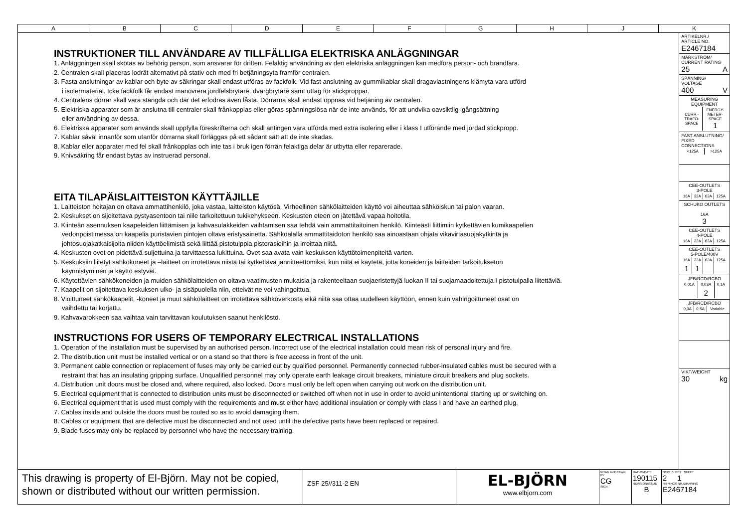A B C D E F G H J K
INSTRUKTIONER TILL ANVÄNDARE AV TILLFÄLLIGA ELEKTRISKA ANLÄGGNINGAR
1. Anläggningen skall skötas av behörig person, som ansvarar för driften. Felaktig användning av den elektriska anläggningen kan medföra person- och brandfara.
2. Centralen skall placeras lodrät alternativt på stativ och med fri betjäningsyta framför centralen.
3. Fasta anslutningar av kablar och byte av säkringar skall endast utföras av fackfolk. Vid fast anslutning av gummikablar skall dragavlastningens klämyta vara utförd
i isolermaterial. Icke fackfolk får endast manövrera jordfelsbrytare, dvärgbrytare samt uttag för stickproppar.
4. Centralens dörrar skall vara stängda och där det erfodras även låsta. Dörrarna skall endast öppnas vid betjäning av centralen.
5. Elektriska apparater som är anslutna till centraler skall frånkopplas eller göras spänningslösa när de inte används, för att undvika oavsiktlig igångsättning
eller användning av dessa.
6. Elektriska apparater som används skall uppfylla föreskrifterna och skall antingen vara utförda med extra isolering eller i klass I utförande med jordad stickpropp.
7. Kablar såväl innanför som utanför dörrarna skall förläggas på ett sådant sätt att de inte skadas.
8. Kablar eller apparater med fel skall frånkopplas och inte tas i bruk igen förrän felaktiga delar är utbytta eller reparerade.
9. Knivsäkring får endast bytas av instruerad personal.
EITA TILAPÄISLAITTEISTON KÄYTTÄJILLE
1. Laitteiston hoitajan on oltava ammattihenkilö, joka vastaa, laitteiston käytösä. Virheellinen sähkölaitteiden käyttö voi aiheuttaa sähköiskun tai palon vaaran.
2. Keskukset on sijoitettava pystyasentoon tai niile tarkoitettuun tukikehykseen. Keskusten eteen on jätettävä vapaa hoitotila.
3. Kiinteän asennuksen kaapeleiden liittämisen ja kahvasulakkeiden vaihtamisen saa tehdä vain ammattitaitoinen henkilö. Kiinteästi liittimiin kytkettävien kumikaapelien
vedonpoistimessa on kaapelia puristavien pintojen oltava eristysainetta. Sähköalalla ammattitaidoton henkilö saa ainoastaan ohjata vikavirtasuojakytkintä ja
johtosuojakatkaisijoita niiden käyttöelimistä sekä liittää pistotulppia pistorasioihin ja irroittaa niitä.
4. Keskusten ovet on pidettävä suljettuina ja tarvittaessa lukittuina. Ovet saa avata vain keskuksen käyttötoimenpiteitä varten.
5. Keskuksiin liitetyt sähkökoneet ja –laitteet on irrotettava niistä tai kytkettävä jännitteettömiksi, kun niitä ei käytetä, jotta koneiden ja laitteiden tarkoitukseton
käynnistyminen ja käyttö estyvät.
6. Käytettävien sähkökoneiden ja muiden sähkölaitteiden on oltava vaatimusten mukaisia ja rakenteeltaan suojaeristettyjä luokan II tai suojamaadoitettuja I pistotulpalla liitettäviä.
7. Kaapelit on sijoitettava keskuksen ulko- ja sisäpuolella niin, etteivät ne voi vahingoittua.
8. Vioittuneet sähkökaapelit, -koneet ja muut sähkölaitteet on irrotettava sähköverkosta eikä niitä saa ottaa uudelleen käyttöön, ennen kuin vahingoittuneet osat on
vaihdettu tai korjattu.
9. Kahvavarokkeen saa vaihtaa vain tarvittavan koulutuksen saanut henkilöstö.
INSTRUCTIONS FOR USERS OF TEMPORARY ELECTRICAL INSTALLATIONS
1. Operation of the installation must be supervised by an authorised person. Incorrect use of the electrical installation could mean risk of personal injury and fire.
2. The distribution unit must be installed vertical or on a stand so that there is free access in front of the unit.
3. Permanent cable connection or replacement of fuses may only be carried out by qualified personnel. Permanently connected rubber-insulated cables must be secured with a
restraint that has an insulating gripping surface. Unqualified personnel may only operate earth leakage circuit breakers, miniature circuit breakers and plug sockets.
4. Distribution unit doors must be closed and, where required, also locked. Doors must only be left open when carrying out work on the distribution unit.
5. Electrical equipment that is connected to distribution units must be disconnected or switched off when not in use in order to avoid unintentional starting up or switching on.
6. Electrical equipment that is used must comply with the requirements and must either have additional insulation or comply with class I and have an earthed plug.
7. Cables inside and outside the doors must be routed so as to avoid damaging them.
8. Cables or equipment that are defective must be disconnected and not used until the defective parts have been replaced or repaired.
9. Blade fuses may only be replaced by personnel who have the necessary training.
ARTIKELNR./
ARTICLE NO.
E2467184
MÄRKSTRÖM/
CURRENT RATING
25 A
SPÄNNING/
VOLTAGE
400 V
MEASURING
EQUIPMENT
| CURR.- TRAFO- SPACE | ENERGY- METER- SPACE 1 |
FAST ANSLUTNING/
FIXED CONNECTIONS
| <125A | >125A |
CEE-OUTLETS
3-POLE
| 16A | 32A | 63A | 125A |
SCHUKO OUTLETS
16A
3
CEE-OUTLETS
4-POLE
| 16A | 32A | 63A | 125A |
CEE-OUTLETS
5-POLE/400V
| 16A | 32A | 63A | 125A |
| 1 | 1 | | |
JFB/RCD/RCBO
| 0,01A | 0,03A | 0,1A |
| | 2 | |
JFB/RCD/RCBO
| 0,3A | 0,5A | Variable |
VIKT/WEIGHT
30 kg
This drawing is property of El-Björn. May not be copied, shown or distributed without our written permission.
ZSF 25//311-2 EN
EL-BJÖRN
www.elbjorn.com
RITAD AV/DRAWN BY
CG
SIGN
DATUM/DATE
190115
REVISION/ISSUE
B
NEXT SHEET SHEET
2 1
RITNINGS NR./DRAWING
E2467184